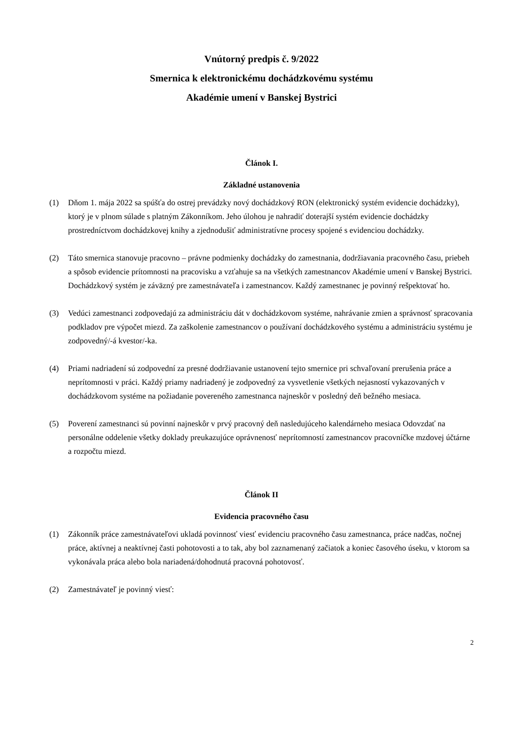Vnútorný predpis č. 9/2022
Smernica k elektronickému dochádzkovému systému
Akadémie umení v Banskej Bystrici
Článok I.
Základné ustanovenia
(1) Dňom 1. mája 2022 sa spúšťa do ostrej prevádzky nový dochádzkový RON (elektronický systém evidencie dochádzky), ktorý je v plnom súlade s platným Zákonníkom. Jeho úlohou je nahradiť doterajší systém evidencie dochádzky prostredníctvom dochádzkovej knihy a zjednodušiť administratívne procesy spojené s evidenciou dochádzky.
(2) Táto smernica stanovuje pracovno – právne podmienky dochádzky do zamestnania, dodržiavania pracovného času, priebeh a spôsob evidencie prítomnosti na pracovisku a vzťahuje sa na všetkých zamestnancov Akadémie umení v Banskej Bystrici. Dochádzkový systém je záväzný pre zamestnávateľa i zamestnancov. Každý zamestnanec je povinný rešpektovať ho.
(3) Vedúci zamestnanci zodpovedajú za administráciu dát v dochádzkovom systéme, nahrávanie zmien a správnosť spracovania podkladov pre výpočet miezd. Za zaškolenie zamestnancov o používaní dochádzkového systému a administráciu systému je zodpovedný/-á kvestor/-ka.
(4) Priami nadriadení sú zodpovední za presné dodržiavanie ustanovení tejto smernice pri schvaľovaní prerušenia práce a neprítomnosti v práci. Každý priamy nadriadený je zodpovedný za vysvetlenie všetkých nejasností vykazovaných v dochádzkovom systéme na požiadanie povereného zamestnanca najneskôr v posledný deň bežného mesiaca.
(5) Poverení zamestnanci sú povinní najneskôr v prvý pracovný deň nasledujúceho kalendárneho mesiaca Odovzdať na personálne oddelenie všetky doklady preukazujúce oprávnenosť neprítomností zamestnancov pracovníčke mzdovej účtárne a rozpočtu miezd.
Článok II
Evidencia pracovného času
(1) Zákonník práce zamestnávateľovi ukladá povinnosť viesť evidenciu pracovného času zamestnanca, práce nadčas, nočnej práce, aktívnej a neaktívnej časti pohotovosti a to tak, aby bol zaznamenaný začiatok a koniec časového úseku, v ktorom sa vykonávala práca alebo bola nariadená/dohodnutá pracovná pohotovosť.
(2) Zamestnávateľ je povinný viesť:
2